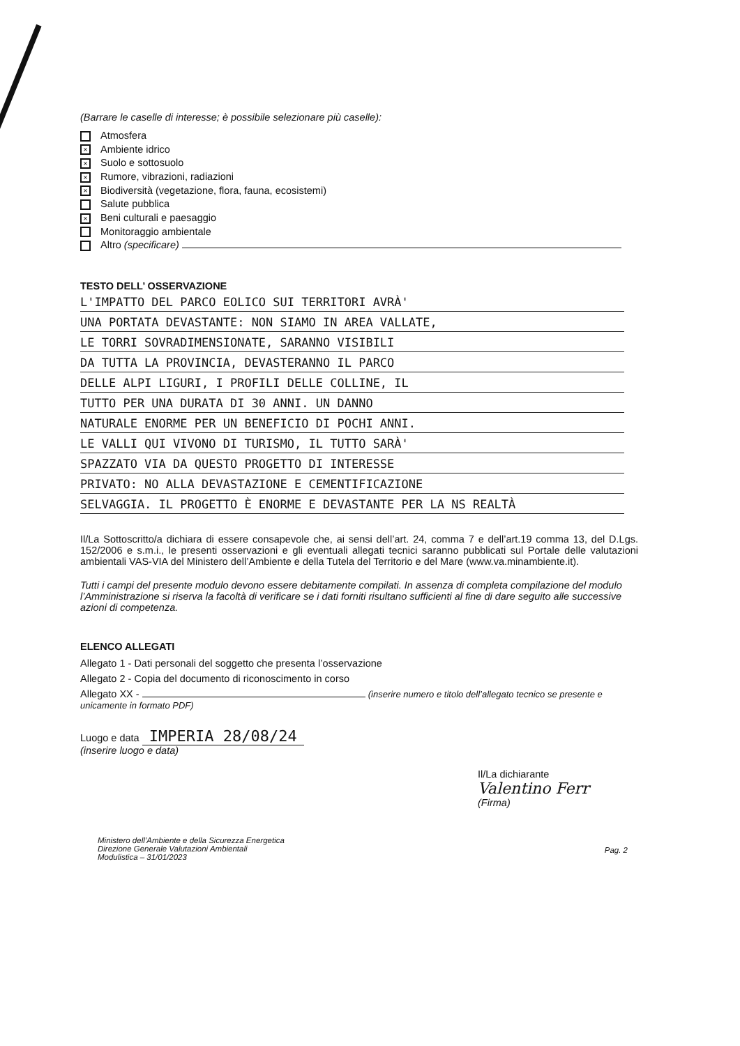(Barrare le caselle di interesse; è possibile selezionare più caselle):
Atmosfera
× Ambiente idrico
× Suolo e sottosuolo
× Rumore, vibrazioni, radiazioni
× Biodiversità (vegetazione, flora, fauna, ecosistemi)
Salute pubblica
× Beni culturali e paesaggio
Monitoraggio ambientale
Altro (specificare)
TESTO DELL’ OSSERVAZIONE
L'IMPATTO DEL PARCO EOLICO SUI TERRITORI AVRÀ'
UNA PORTATA DEVASTANTE: NON SIAMO IN AREA VALLATE,
LE TORRI SOVRADIMENSIONATE, SARANNO VISIBILI
DA TUTTA LA PROVINCIA, DEVASTERANNO IL PARCO
DELLE ALPI LIGURI, I PROFILI DELLE COLLINE, IL
TUTTO PER UNA DURATA DI 30 ANNI. UN DANNO
NATURALE ENORME PER UN BENEFICIO DI POCHI ANNI.
LE VALLI QUI VIVONO DI TURISMO, IL TUTTO SARÀ'
SPAZZATO VIA DA QUESTO PROGETTO DI INTERESSE
PRIVATO: NO ALLA DEVASTAZIONE E CEMENTIFICAZIONE
SELVAGGIA. IL PROGETTO È ENORME E DEVASTANTE PER LA NS REALTÀ
Il/La Sottoscritto/a dichiara di essere consapevole che, ai sensi dell’art. 24, comma 7 e dell’art.19 comma 13, del D.Lgs. 152/2006 e s.m.i., le presenti osservazioni e gli eventuali allegati tecnici saranno pubblicati sul Portale delle valutazioni ambientali VAS-VIA del Ministero dell’Ambiente e della Tutela del Territorio e del Mare (www.va.minambiente.it).
Tutti i campi del presente modulo devono essere debitamente compilati. In assenza di completa compilazione del modulo l’Amministrazione si riserva la facoltà di verificare se i dati forniti risultano sufficienti al fine di dare seguito alle successive azioni di competenza.
ELENCO ALLEGATI
Allegato 1 - Dati personali del soggetto che presenta l’osservazione
Allegato 2 - Copia del documento di riconoscimento in corso
Allegato XX - (inserire numero e titolo dell’allegato tecnico se presente e unicamente in formato PDF)
Luogo e data IMPERIA 28/08/24
(inserire luogo e data)
Il/La dichiarante
Valentino Ferr
(Firma)
Ministero dell’Ambiente e della Sicurezza Energetica
Direzione Generale Valutazioni Ambientali
Modulistica – 31/01/2023
Pag. 2